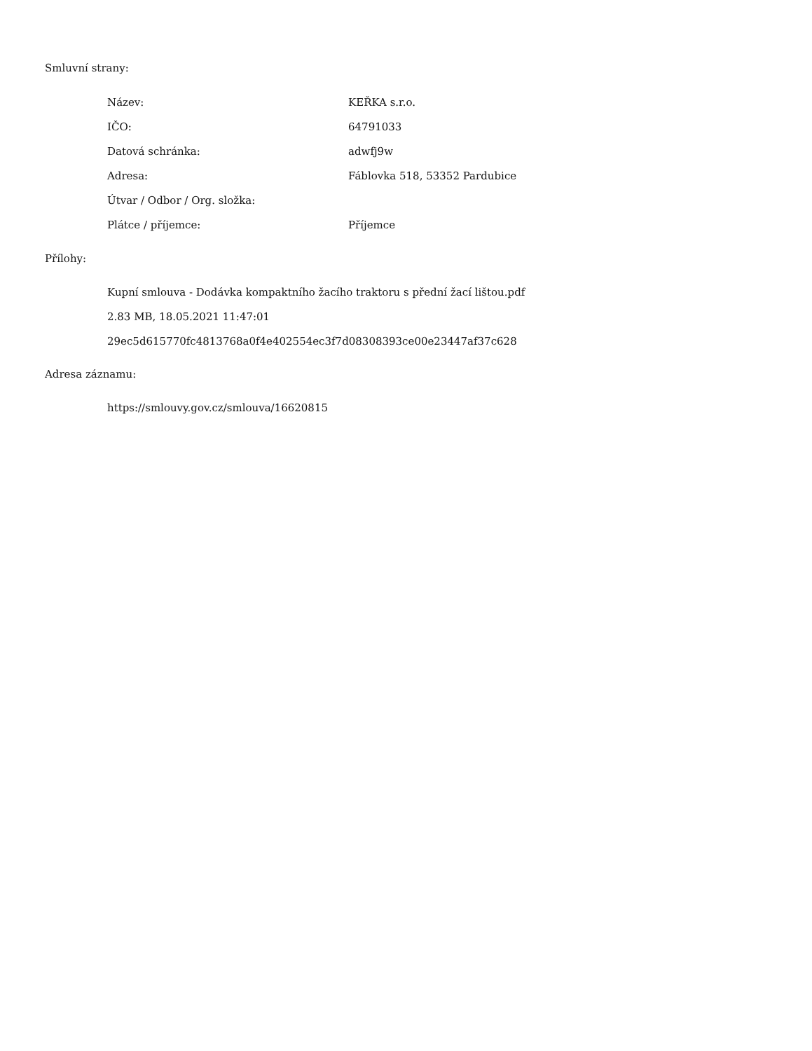Smluvní strany:
| Název: | KEŘKA s.r.o. |
| IČO: | 64791033 |
| Datová schránka: | adwfj9w |
| Adresa: | Fáblovka 518, 53352 Pardubice |
| Útvar / Odbor / Org. složka: | |
| Plátce / příjemce: | Příjemce |
Přílohy:
Kupní smlouva - Dodávka kompaktního žacího traktoru s přední žací lištou.pdf
2.83 MB, 18.05.2021 11:47:01
29ec5d615770fc4813768a0f4e402554ec3f7d08308393ce00e23447af37c628
Adresa záznamu:
https://smlouvy.gov.cz/smlouva/16620815